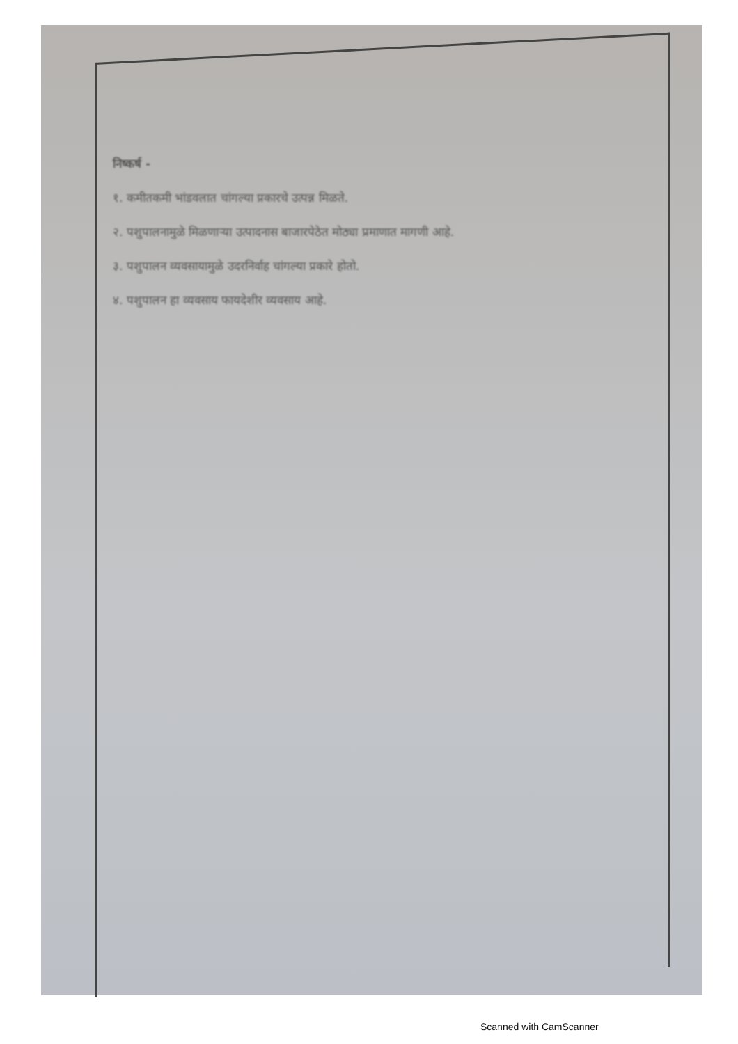निष्कर्ष -
१. कमीतकमी भांडवलात चांगल्या प्रकारचे उत्पन्न मिळते.
२. पशुपालनामुळे मिळणाऱ्या उत्पादनास बाजारपेठेत मोठ्या प्रमाणात मागणी आहे.
३. पशुपालन व्यवसायामुळे उदरनिर्वाह चांगल्या प्रकारे होतो.
४. पशुपालन हा व्यवसाय फायदेशीर व्यवसाय आहे.
Scanned with CamScanner